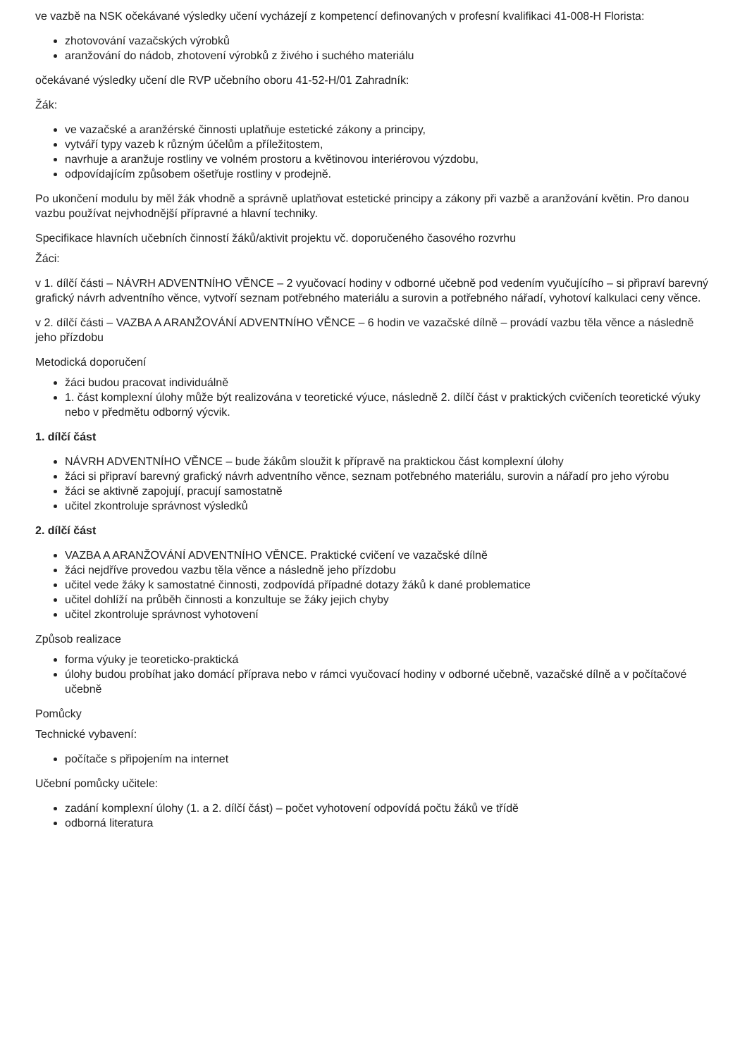ve vazbě na NSK očekávané výsledky učení vycházejí z kompetencí definovaných v profesní kvalifikaci 41-008-H Florista:
zhotovování vazačských výrobků
aranžování do nádob, zhotovení výrobků z živého i suchého materiálu
očekávané výsledky učení dle RVP učebního oboru 41-52-H/01 Zahradník:
Žák:
ve vazačské a aranžérské činnosti uplatňuje estetické zákony a principy,
vytváří typy vazeb k různým účelům a příležitostem,
navrhuje a aranžuje rostliny ve volném prostoru a květinovou interiérovou výzdobu,
odpovídajícím způsobem ošetřuje rostliny v prodejně.
Po ukončení modulu by měl žák vhodně a správně uplatňovat estetické principy a zákony při vazbě a aranžování květin. Pro danou vazbu používat nejvhodnější přípravné a hlavní techniky.
Specifikace hlavních učebních činností žáků/aktivit projektu vč. doporučeného časového rozvrhu
Žáci:
v 1. dílčí části – NÁVRH ADVENTNÍHO VĚNCE – 2 vyučovací hodiny v odborné učebně pod vedením vyučujícího – si připraví barevný grafický návrh adventního věnce, vytvoří seznam potřebného materiálu a surovin a potřebného nářadí, vyhotoví kalkulaci ceny věnce.
v 2. dílčí části – VAZBA A ARANŽOVÁNÍ ADVENTNÍHO VĚNCE – 6 hodin ve vazačské dílně – provádí vazbu těla věnce a následně jeho přízdobu
Metodická doporučení
žáci budou pracovat individuálně
1. část komplexní úlohy může být realizována v teoretické výuce, následně 2. dílčí část v praktických cvičeních teoretické výuky nebo v předmětu odborný výcvik.
1. dílčí část
NÁVRH ADVENTNÍHO VĚNCE – bude žákům sloužit k přípravě na praktickou část komplexní úlohy
žáci si připraví barevný grafický návrh adventního věnce, seznam potřebného materiálu, surovin a nářadí pro jeho výrobu
žáci se aktivně zapojují, pracují samostatně
učitel zkontroluje správnost výsledků
2. dílčí část
VAZBA A ARANŽOVÁNÍ ADVENTNÍHO VĚNCE. Praktické cvičení ve vazačské dílně
žáci nejdříve provedou vazbu těla věnce a následně jeho přízdobu
učitel vede žáky k samostatné činnosti, zodpovídá případné dotazy žáků k dané problematice
učitel dohlíží na průběh činnosti a konzultuje se žáky jejich chyby
učitel zkontroluje správnost vyhotovení
Způsob realizace
forma výuky je teoreticko-praktická
úlohy budou probíhat jako domácí příprava nebo v rámci vyučovací hodiny v odborné učebně, vazačské dílně a v počítačové učebně
Pomůcky
Technické vybavení:
počítače s připojením na internet
Učební pomůcky učitele:
zadání komplexní úlohy (1. a 2. dílčí část) – počet vyhotovení odpovídá počtu žáků ve třídě
odborná literatura